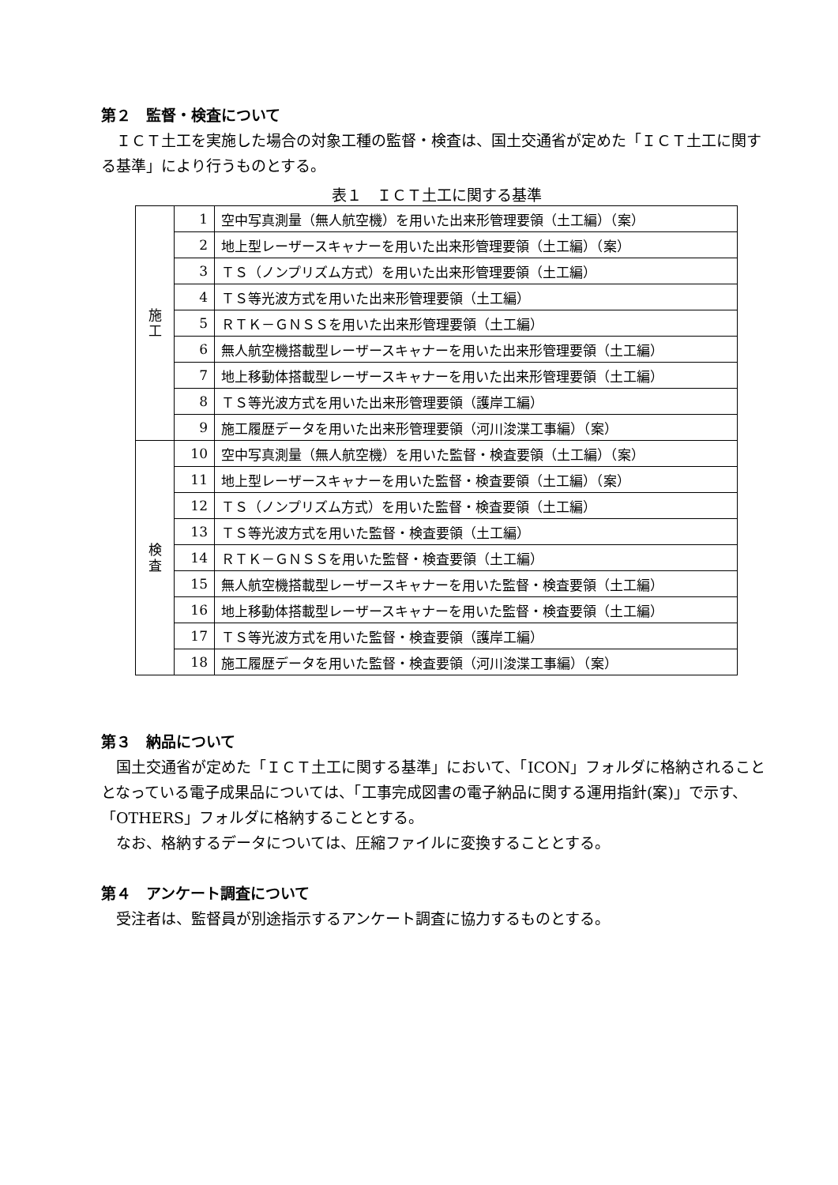第２　監督・検査について
ＩＣＴ土工を実施した場合の対象工種の監督・検査は、国土交通省が定めた「ＩＣＴ土工に関する基準」により行うものとする。
表１　ＩＣＴ土工に関する基準
| 施 工 | 1 | 空中写真測量（無人航空機）を用いた出来形管理要領（土工編）（案） |
| | 2 | 地上型レーザースキャナーを用いた出来形管理要領（土工編）（案） |
| | 3 | ＴＳ（ノンプリズム方式）を用いた出来形管理要領（土工編） |
| | 4 | ＴＳ等光波方式を用いた出来形管理要領（土工編） |
| | 5 | ＲＴＫ－ＧＮＳＳを用いた出来形管理要領（土工編） |
| | 6 | 無人航空機搭載型レーザースキャナーを用いた出来形管理要領（土工編） |
| | 7 | 地上移動体搭載型レーザースキャナーを用いた出来形管理要領（土工編） |
| | 8 | ＴＳ等光波方式を用いた出来形管理要領（護岸工編） |
| | 9 | 施工履歴データを用いた出来形管理要領（河川浚渫工事編）（案） |
| 検 査 | 10 | 空中写真測量（無人航空機）を用いた監督・検査要領（土工編）（案） |
| | 11 | 地上型レーザースキャナーを用いた監督・検査要領（土工編）（案） |
| | 12 | ＴＳ（ノンプリズム方式）を用いた監督・検査要領（土工編） |
| | 13 | ＴＳ等光波方式を用いた監督・検査要領（土工編） |
| | 14 | ＲＴＫ－ＧＮＳＳを用いた監督・検査要領（土工編） |
| | 15 | 無人航空機搭載型レーザースキャナーを用いた監督・検査要領（土工編） |
| | 16 | 地上移動体搭載型レーザースキャナーを用いた監督・検査要領（土工編） |
| | 17 | ＴＳ等光波方式を用いた監督・検査要領（護岸工編） |
| | 18 | 施工履歴データを用いた監督・検査要領（河川浚渫工事編）（案） |
第３　納品について
国土交通省が定めた「ＩＣＴ土工に関する基準」において、「ICON」フォルダに格納されることとなっている電子成果品については、「工事完成図書の電子納品に関する運用指針(案)」で示す、「OTHERS」フォルダに格納することとする。
なお、格納するデータについては、圧縮ファイルに変換することとする。
第４　アンケート調査について
受注者は、監督員が別途指示するアンケート調査に協力するものとする。